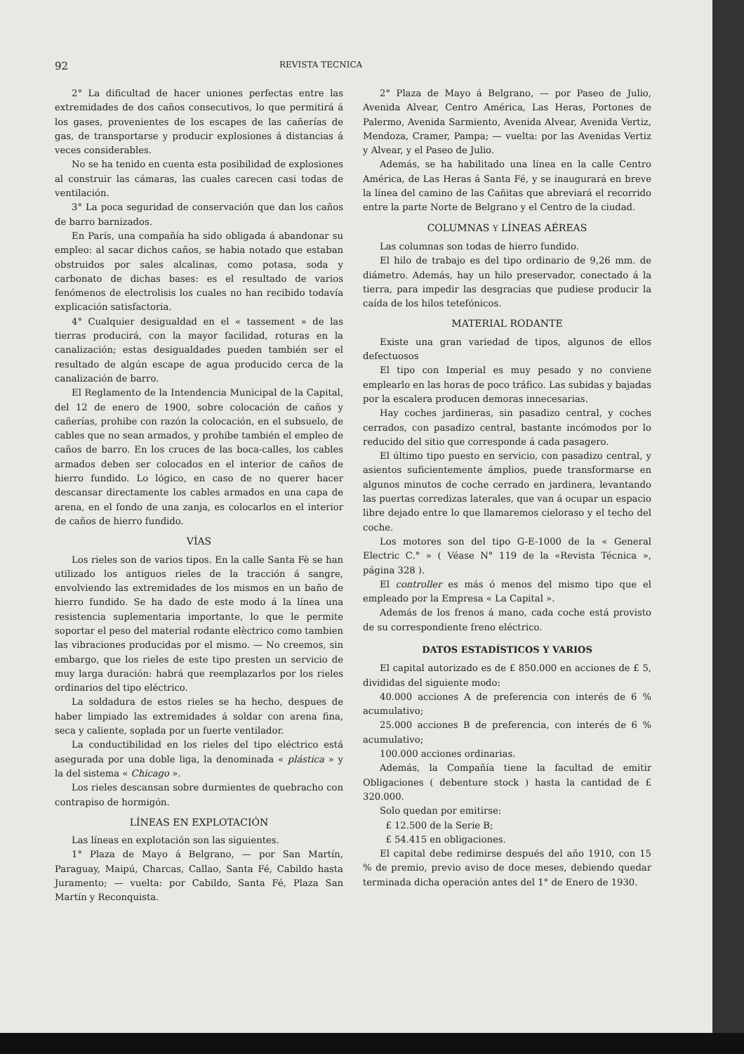92 REVISTA TECNICA
2° La dificultad de hacer uniones perfectas entre las extremidades de dos caños consecutivos, lo que permitirá á los gases, provenientes de los escapes de las cañerías de gas, de transportarse y producir explosiones á distancias á veces considerables.
No se ha tenido en cuenta esta posibilidad de explosiones al construir las cámaras, las cuales carecen casi todas de ventilación.
3° La poca seguridad de conservación que dan los caños de barro barnizados.
En París, una compañía ha sido obligada á abandonar su empleo: al sacar dichos caños, se habia notado que estaban obstruidos por sales alcalinas, como potasa, soda y carbonato de dichas bases: es el resultado de varios fenómenos de electrolisis los cuales no han recibido todavía explicación satisfactoria.
4° Cualquier desigualdad en el « tassement » de las tierras producirá, con la mayor facilidad, roturas en la canalización; estas desigualdades pueden también ser el resultado de algún escape de agua producido cerca de la canalización de barro.
El Reglamento de la Intendencia Municipal de la Capital, del 12 de enero de 1900, sobre colocación de caños y cañerías, prohibe con razón la colocación, en el subsuelo, de cables que no sean armados, y prohibe también el empleo de caños de barro. En los cruces de las boca-calles, los cables armados deben ser colocados en el interior de caños de hierro fundido. Lo lógico, en caso de no querer hacer descansar directamente los cables armados en una capa de arena, en el fondo de una zanja, es colocarlos en el interior de caños de hierro fundido.
VÍAS
Los rieles son de varios tipos. En la calle Santa Fè se han utilizado los antiguos rieles de la tracción á sangre, envolviendo las extremidades de los mismos en un baño de hierro fundido. Se ha dado de este modo á la línea una resistencia suplementaria importante, lo que le permite soportar el peso del material rodante elèctrico como tambien las vibraciones producidas por el mismo. — No creemos, sin embargo, que los rieles de este tipo presten un servicio de muy larga duración: habrá que reemplazarlos por los rieles ordinarios del tipo eléctrico.
La soldadura de estos rieles se ha hecho, despues de haber limpiado las extremidades á soldar con arena fina, seca y caliente, soplada por un fuerte ventilador.
La conductibilidad en los rieles del tipo eléctrico está asegurada por una doble liga, la denominada « plástica » y la del sistema « Chicago ».
Los rieles descansan sobre durmientes de quebracho con contrapiso de hormigón.
LÍNEAS EN EXPLOTACIÓN
Las líneas en explotación son las siguientes.
1° Plaza de Mayo á Belgrano, — por San Martín, Paraguay, Maipú, Charcas, Callao, Santa Fé, Cabildo hasta Juramento; — vuelta: por Cabildo, Santa Fé, Plaza San Martín y Reconquista.
2° Plaza de Mayo á Belgrano, — por Paseo de Julio, Avenida Alvear, Centro América, Las Heras, Portones de Palermo, Avenida Sarmiento, Avenida Alvear, Avenida Vertiz, Mendoza, Cramer, Pampa; — vuelta: por las Avenidas Vertiz y Alvear, y el Paseo de Julio.
Además, se ha habilitado una línea en la calle Centro América, de Las Heras á Santa Fé, y se inaugurará en breve la línea del camino de las Cañitas que abreviará el recorrido entre la parte Norte de Belgrano y el Centro de la ciudad.
COLUMNAS Y LÍNEAS AÉREAS
Las columnas son todas de hierro fundido.
El hilo de trabajo es del tipo ordinario de 9,26 mm. de diámetro. Además, hay un hilo preservador, conectado á la tierra, para impedir las desgracias que pudiese producir la caída de los hilos tetefónicos.
MATERIAL RODANTE
Existe una gran variedad de tipos, algunos de ellos defectuosos
El tipo con Imperial es muy pesado y no conviene emplearlo en las horas de poco tráfico. Las subidas y bajadas por la escalera producen demoras innecesarias.
Hay coches jardineras, sin pasadizo central, y coches cerrados, con pasadizo central, bastante incómodos por lo reducido del sitio que corresponde á cada pasagero.
El último tipo puesto en servicio, con pasadizo central, y asientos suficientemente ámplios, puede transformarse en algunos minutos de coche cerrado en jardinera, levantando las puertas corredizas laterales, que van á ocupar un espacio libre dejado entre lo que llamaremos cieloraso y el techo del coche.
Los motores son del tipo G-E-1000 de la « General Electric C.° » ( Véase N° 119 de la «Revista Técnica », página 328 ).
El controller es más ó menos del mismo tipo que el empleado por la Empresa « La Capital ».
Además de los frenos á mano, cada coche está provisto de su correspondiente freno eléctrico.
DATOS ESTADÍSTICOS Y VARIOS
El capital autorizado es de £ 850.000 en acciones de £ 5, divididas del siguiente modo:
40.000 acciones A de preferencia con interés de 6 % acumulativo;
25.000 acciones B de preferencia, con interés de 6 % acumulativo;
100.000 acciones ordinarias.
Además, la Compañía tiene la facultad de emitir Obligaciones ( debenture stock ) hasta la cantidad de £ 320.000.
Solo quedan por emitirse:
£ 12.500 de la Serie B;
£ 54.415 en obligaciones.
El capital debe redimirse después del año 1910, con 15 % de premio, previo aviso de doce meses, debiendo quedar terminada dicha operación antes del 1° de Enero de 1930.